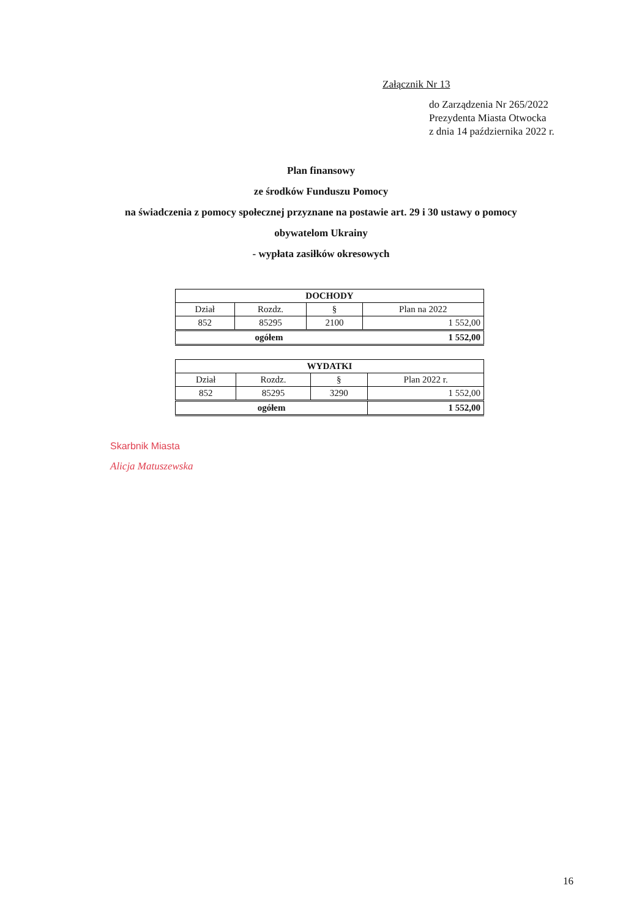Załącznik Nr 13
do Zarządzenia Nr 265/2022
Prezydenta Miasta Otwocka
z dnia 14 października 2022 r.
Plan finansowy
ze środków Funduszu Pomocy
na świadczenia z pomocy społecznej przyznane na postawie art. 29 i 30 ustawy o pomocy
obywatelom Ukrainy
- wypłata zasiłków okresowych
| DOCHODY | | | |
| Dział | Rozdz. | § | Plan na 2022 |
| 852 | 85295 | 2100 | 1 552,00 |
| ogółem | | | 1 552,00 |
| WYDATKI | | | |
| Dział | Rozdz. | § | Plan 2022 r. |
| 852 | 85295 | 3290 | 1 552,00 |
| ogółem | | | 1 552,00 |
Skarbnik Miasta
Alicja Matuszewska
16